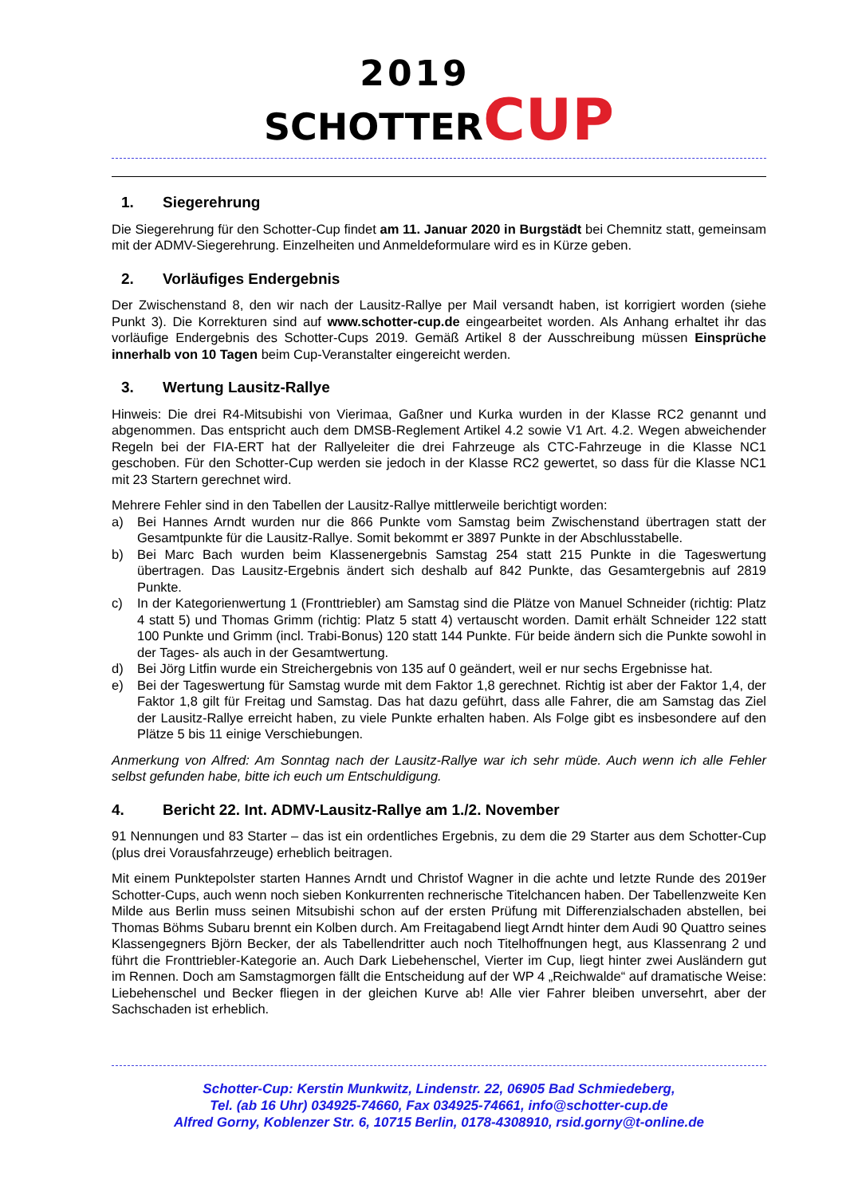2019
SCHOTTER CUP
1. Siegerehrung
Die Siegerehrung für den Schotter-Cup findet am 11. Januar 2020 in Burgstädt bei Chemnitz statt, gemeinsam mit der ADMV-Siegerehrung. Einzelheiten und Anmeldeformulare wird es in Kürze geben.
2. Vorläufiges Endergebnis
Der Zwischenstand 8, den wir nach der Lausitz-Rallye per Mail versandt haben, ist korrigiert worden (siehe Punkt 3). Die Korrekturen sind auf www.schotter-cup.de eingearbeitet worden. Als Anhang erhaltet ihr das vorläufige Endergebnis des Schotter-Cups 2019. Gemäß Artikel 8 der Ausschreibung müssen Einsprüche innerhalb von 10 Tagen beim Cup-Veranstalter eingereicht werden.
3. Wertung Lausitz-Rallye
Hinweis: Die drei R4-Mitsubishi von Vierimaa, Gaßner und Kurka wurden in der Klasse RC2 genannt und abgenommen. Das entspricht auch dem DMSB-Reglement Artikel 4.2 sowie V1 Art. 4.2. Wegen abweichender Regeln bei der FIA-ERT hat der Rallyeleiter die drei Fahrzeuge als CTC-Fahrzeuge in die Klasse NC1 geschoben. Für den Schotter-Cup werden sie jedoch in der Klasse RC2 gewertet, so dass für die Klasse NC1 mit 23 Startern gerechnet wird.
Mehrere Fehler sind in den Tabellen der Lausitz-Rallye mittlerweile berichtigt worden:
a) Bei Hannes Arndt wurden nur die 866 Punkte vom Samstag beim Zwischenstand übertragen statt der Gesamtpunkte für die Lausitz-Rallye. Somit bekommt er 3897 Punkte in der Abschlusstabelle.
b) Bei Marc Bach wurden beim Klassenergebnis Samstag 254 statt 215 Punkte in die Tageswertung übertragen. Das Lausitz-Ergebnis ändert sich deshalb auf 842 Punkte, das Gesamtergebnis auf 2819 Punkte.
c) In der Kategorienwertung 1 (Fronttriebler) am Samstag sind die Plätze von Manuel Schneider (richtig: Platz 4 statt 5) und Thomas Grimm (richtig: Platz 5 statt 4) vertauscht worden. Damit erhält Schneider 122 statt 100 Punkte und Grimm (incl. Trabi-Bonus) 120 statt 144 Punkte. Für beide ändern sich die Punkte sowohl in der Tages- als auch in der Gesamtwertung.
d) Bei Jörg Litfin wurde ein Streichergebnis von 135 auf 0 geändert, weil er nur sechs Ergebnisse hat.
e) Bei der Tageswertung für Samstag wurde mit dem Faktor 1,8 gerechnet. Richtig ist aber der Faktor 1,4, der Faktor 1,8 gilt für Freitag und Samstag. Das hat dazu geführt, dass alle Fahrer, die am Samstag das Ziel der Lausitz-Rallye erreicht haben, zu viele Punkte erhalten haben. Als Folge gibt es insbesondere auf den Plätze 5 bis 11 einige Verschiebungen.
Anmerkung von Alfred: Am Sonntag nach der Lausitz-Rallye war ich sehr müde. Auch wenn ich alle Fehler selbst gefunden habe, bitte ich euch um Entschuldigung.
4. Bericht 22. Int. ADMV-Lausitz-Rallye am 1./2. November
91 Nennungen und 83 Starter – das ist ein ordentliches Ergebnis, zu dem die 29 Starter aus dem Schotter-Cup (plus drei Vorausfahrzeuge) erheblich beitragen.
Mit einem Punktepolster starten Hannes Arndt und Christof Wagner in die achte und letzte Runde des 2019er Schotter-Cups, auch wenn noch sieben Konkurrenten rechnerische Titelchancen haben. Der Tabellenzweite Ken Milde aus Berlin muss seinen Mitsubishi schon auf der ersten Prüfung mit Differenzialschaden abstellen, bei Thomas Böhms Subaru brennt ein Kolben durch. Am Freitagabend liegt Arndt hinter dem Audi 90 Quattro seines Klassengegners Björn Becker, der als Tabellendritter auch noch Titelhoffnungen hegt, aus Klassenrang 2 und führt die Fronttriebler-Kategorie an. Auch Dark Liebehenschel, Vierter im Cup, liegt hinter zwei Ausländern gut im Rennen. Doch am Samstagmorgen fällt die Entscheidung auf der WP 4 „Reichwalde“ auf dramatische Weise: Liebehenschel und Becker fliegen in der gleichen Kurve ab! Alle vier Fahrer bleiben unversehrt, aber der Sachschaden ist erheblich.
Schotter-Cup: Kerstin Munkwitz, Lindenstr. 22, 06905 Bad Schmiedeberg,
Tel. (ab 16 Uhr) 034925-74660, Fax 034925-74661, info@schotter-cup.de
Alfred Gorny, Koblenzer Str. 6, 10715 Berlin, 0178-4308910, rsid.gorny@t-online.de